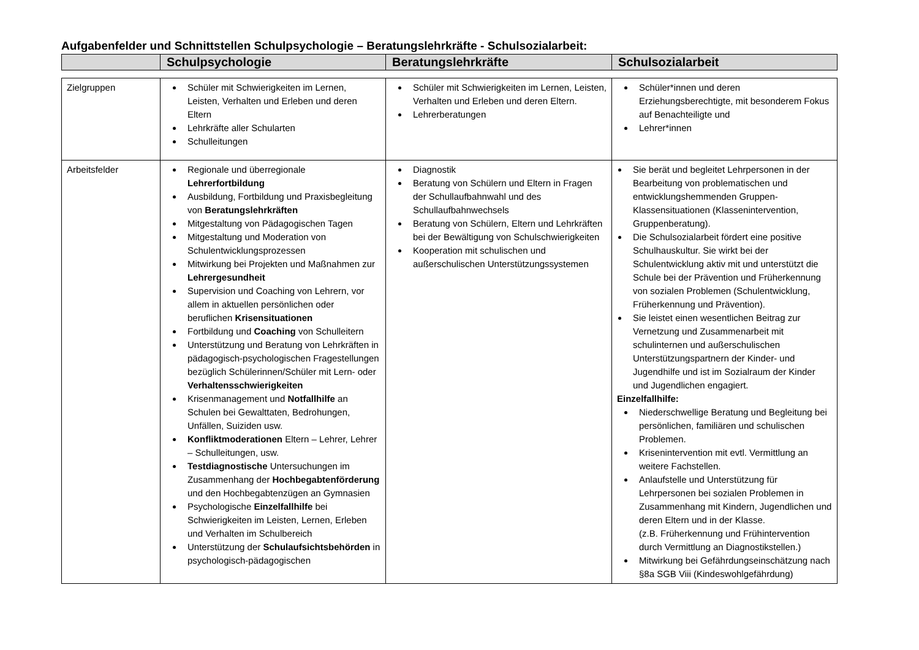Aufgabenfelder und Schnittstellen Schulpsychologie – Beratungslehrkräfte - Schulsozialarbeit:
| | Schulpsychologie | Beratungslehrkräfte | Schulsozialarbeit |
| --- | --- | --- | --- |
| Zielgruppen | Schüler mit Schwierigkeiten im Lernen, Leisten, Verhalten und Erleben und deren Eltern Lehrkräfte aller Schularten Schulleitungen | Schüler mit Schwierigkeiten im Lernen, Leisten, Verhalten und Erleben und deren Eltern. Lehrerberatungen | Schüler*innen und deren Erziehungsberechtigte, mit besonderem Fokus auf Benachteiligte und Lehrer*innen |
| Arbeitsfelder | Regionale und überregionale Lehrerfortbildung Ausbildung, Fortbildung und Praxisbegleitung von Beratungslehrkräften Mitgestaltung von Pädagogischen Tagen Mitgestaltung und Moderation von Schulentwicklungsprozessen Mitwirkung bei Projekten und Maßnahmen zur Lehrergesundheit Supervision und Coaching von Lehrern, vor allem in aktuellen persönlichen oder beruflichen Krisensituationen Fortbildung und Coaching von Schulleitern Unterstützung und Beratung von Lehrkräften in pädagogisch-psychologischen Fragestellungen bezüglich Schülerinnen/Schüler mit Lern- oder Verhaltensschwierigkeiten Krisenmanagement und Notfallhilfe an Schulen bei Gewalttaten, Bedrohungen, Unfällen, Suiziden usw. Konfliktmoderationen Eltern – Lehrer, Lehrer – Schulleitungen, usw. Testdiagnostische Untersuchungen im Zusammenhang der Hochbegabtenförderung und den Hochbegabtenzügen an Gymnasien Psychologische Einzelfallhilfe bei Schwierigkeiten im Leisten, Lernen, Erleben und Verhalten im Schulbereich Unterstützung der Schulaufsichtsbehörden in psychologisch-pädagogischen | Diagnostik Beratung von Schülern und Eltern in Fragen der Schullaufbahnwahl und des Schullaufbahnwechsels Beratung von Schülern, Eltern und Lehrkräften bei der Bewältigung von Schulschwierigkeiten Kooperation mit schulischen und außerschulischen Unterstützungssystemen | Sie berät und begleitet Lehrpersonen in der Bearbeitung von problematischen und entwicklungshemmenden Gruppen- Klassensituationen (Klassenintervention, Gruppenberatung). Die Schulsozialarbeit fördert eine positive Schulhauskultur. Sie wirkt bei der Schulentwicklung aktiv mit und unterstützt die Schule bei der Prävention und Früherkennung von sozialen Problemen (Schulentwicklung, Früherkennung und Prävention). Sie leistet einen wesentlichen Beitrag zur Vernetzung und Zusammenarbeit mit schulinternen und außerschulischen Unterstützungspartnern der Kinder- und Jugendhilfe und ist im Sozialraum der Kinder und Jugendlichen engagiert. Einzelfallhilfe: Niederschwellige Beratung und Begleitung bei persönlichen, familiären und schulischen Problemen. Krisenintervention mit evtl. Vermittlung an weitere Fachstellen. Anlaufstelle und Unterstützung für Lehrpersonen bei sozialen Problemen in Zusammenhang mit Kindern, Jugendlichen und deren Eltern und in der Klasse. (z.B. Früherkennung und Frühintervention durch Vermittlung an Diagnostikstellen.) Mitwirkung bei Gefährdungseinschätzung nach §8a SGB Viii (Kindeswohlgefährdung) |